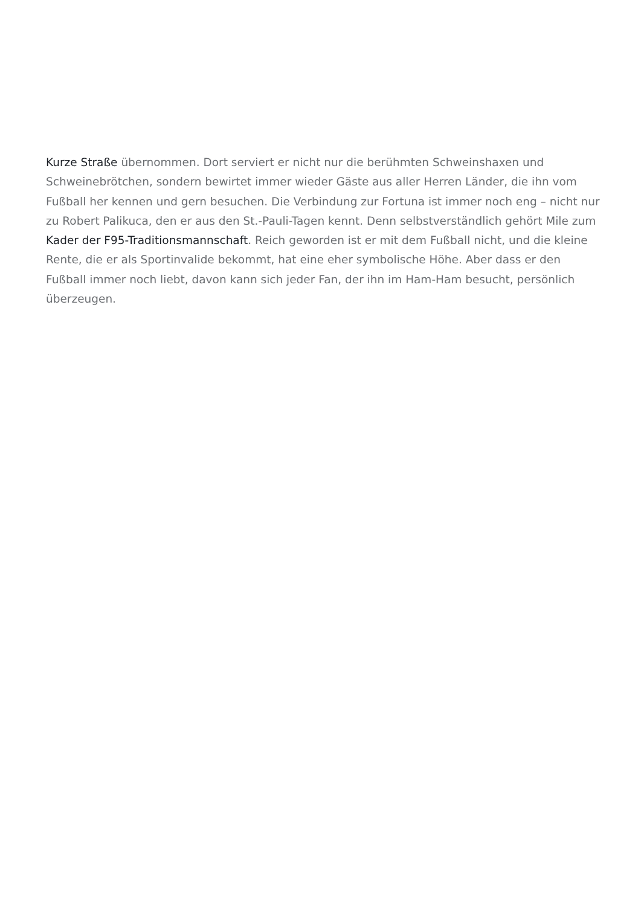Kurze Straße übernommen. Dort serviert er nicht nur die berühmten Schweinshaxen und Schweinebrötchen, sondern bewirtet immer wieder Gäste aus aller Herren Länder, die ihn vom Fußball her kennen und gern besuchen. Die Verbindung zur Fortuna ist immer noch eng – nicht nur zu Robert Palikuca, den er aus den St.-Pauli-Tagen kennt. Denn selbstverständlich gehört Mile zum Kader der F95-Traditionsmannschaft. Reich geworden ist er mit dem Fußball nicht, und die kleine Rente, die er als Sportinvalide bekommt, hat eine eher symbolische Höhe. Aber dass er den Fußball immer noch liebt, davon kann sich jeder Fan, der ihn im Ham-Ham besucht, persönlich überzeugen.